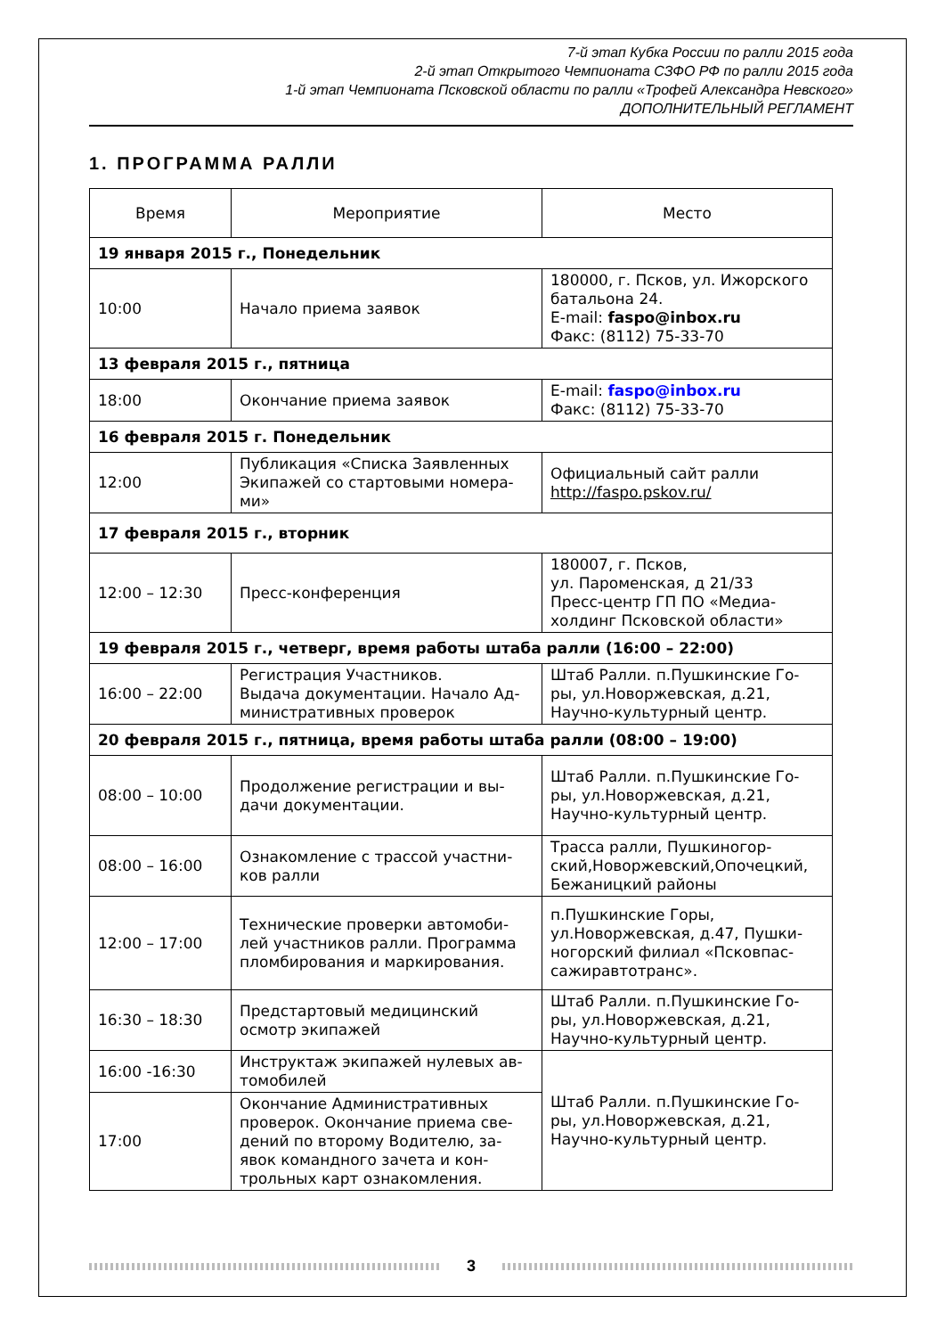7-й этап Кубка России по ралли 2015 года
2-й этап Открытого Чемпионата СЗФО РФ по ралли 2015 года
1-й этап Чемпионата Псковской области по ралли «Трофей Александра Невского»
ДОПОЛНИТЕЛЬНЫЙ РЕГЛАМЕНТ
1. ПРОГРАММА РАЛЛИ
| Время | Мероприятие | Место |
| --- | --- | --- |
| 19 января 2015 г., Понедельник | | |
| 10:00 | Начало приема заявок | 180000, г. Псков, ул. Ижорского батальона 24. E-mail: faspo@inbox.ru Факс: (8112) 75-33-70 |
| 13 февраля 2015 г., пятница | | |
| 18:00 | Окончание приема заявок | E-mail: faspo@inbox.ru Факс: (8112) 75-33-70 |
| 16 февраля 2015 г. Понедельник | | |
| 12:00 | Публикация «Списка Заявленных Экипажей со стартовыми номера-ми» | Официальный сайт ралли http://faspo.pskov.ru/ |
| 17 февраля 2015 г., вторник | | |
| 12:00 – 12:30 | Пресс-конференция | 180007, г. Псков, ул. Пароменская, д 21/33 Пресс-центр ГП ПО «Медиа-холдинг Псковской области» |
| 19 февраля 2015 г., четверг, время работы штаба ралли (16:00 – 22:00) | | |
| 16:00 – 22:00 | Регистрация Участников. Выдача документации. Начало Ад-министративных проверок | Штаб Ралли. п.Пушкинские Го-ры, ул.Новоржевская, д.21, Научно-культурный центр. |
| 20 февраля 2015 г., пятница, время работы штаба ралли (08:00 – 19:00) | | |
| 08:00 – 10:00 | Продолжение регистрации и вы-дачи документации. | Штаб Ралли. п.Пушкинские Го-ры, ул.Новоржевская, д.21, Научно-культурный центр. |
| 08:00 – 16:00 | Ознакомление с трассой участни-ков ралли | Трасса ралли, Пушкиногор-ский,Новоржевский,Опочецкий, Бежаницкий районы |
| 12:00 – 17:00 | Технические проверки автомоби-лей участников ралли. Программа пломбирования и маркирования. | п.Пушкинские Горы, ул.Новоржевская, д.47, Пушки-ногорский филиал «Псковпас-сажиравтотранс». |
| 16:30 – 18:30 | Предстартовый медицинский осмотр экипажей | Штаб Ралли. п.Пушкинские Го-ры, ул.Новоржевская, д.21, Научно-культурный центр. |
| 16:00 -16:30 | Инструктаж экипажей нулевых ав-томобилей | Штаб Ралли. п.Пушкинские Го-ры, ул.Новоржевская, д.21, Научно-культурный центр. |
| 17:00 | Окончание Административных проверок. Окончание приема све-дений по второму Водителю, за-явок командного зачета и кон-трольных карт ознакомления. | |
3